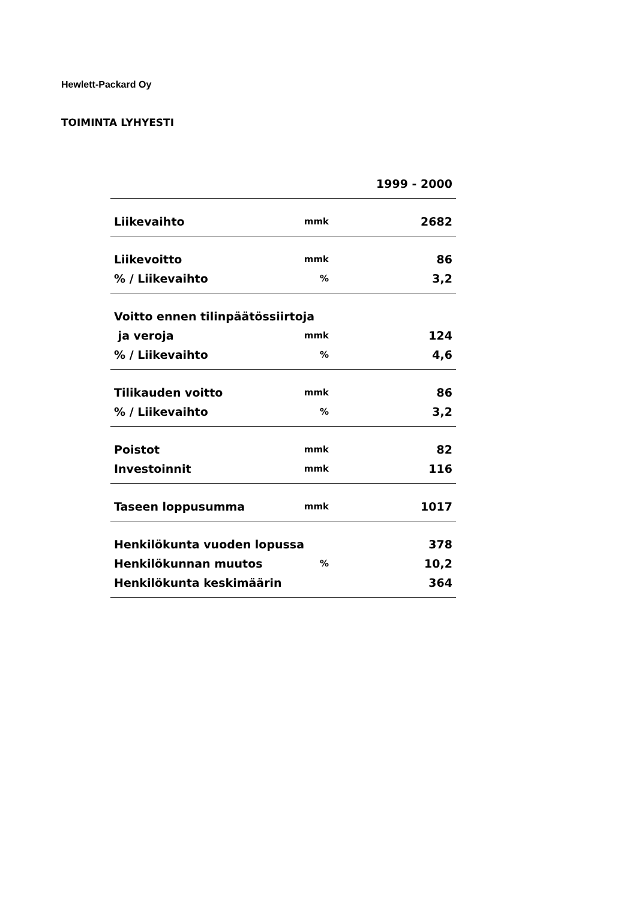Hewlett-Packard Oy
TOIMINTA LYHYESTI
| | | 1999 - 2000 |
| Liikevaihto | mmk | 2682 |
| Liikevoitto | mmk | 86 |
| % / Liikevaihto | % | 3,2 |
| Voitto ennen tilinpäätössiirtoja | | |
| ja veroja | mmk | 124 |
| % / Liikevaihto | % | 4,6 |
| Tilikauden voitto | mmk | 86 |
| % / Liikevaihto | % | 3,2 |
| Poistot | mmk | 82 |
| Investoinnit | mmk | 116 |
| Taseen loppusumma | mmk | 1017 |
| Henkilökunta vuoden lopussa | | 378 |
| Henkilökunnan muutos | % | 10,2 |
| Henkilökunta keskimäärin | | 364 |